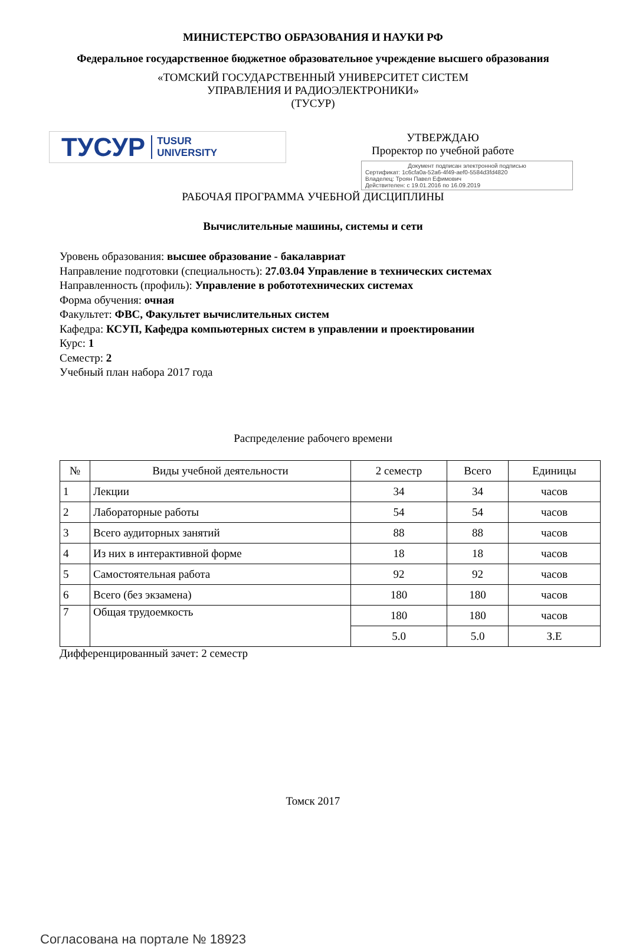МИНИСТЕРСТВО ОБРАЗОВАНИЯ И НАУКИ РФ
Федеральное государственное бюджетное образовательное учреждение высшего образования
«ТОМСКИЙ ГОСУДАРСТВЕННЫЙ УНИВЕРСИТЕТ СИСТЕМ
УПРАВЛЕНИЯ И РАДИОЭЛЕКТРОНИКИ»
(ТУСУР)
ТУСУР TUSUR
UNIVERSITY
УТВЕРЖДАЮ
Проректор по учебной работе
Документ подписан электронной подписью
Сертификат: 1c6cfa0a-52a6-4f49-aef0-5584d3fd4820
Владелец: Троян Павел Ефимович
Действителен: с 19.01.2016 по 16.09.2019
РАБОЧАЯ ПРОГРАММА УЧЕБНОЙ ДИСЦИПЛИНЫ
Вычислительные машины, системы и сети
Уровень образования: высшее образование - бакалавриат
Направление подготовки (специальность): 27.03.04 Управление в технических системах
Направленность (профиль): Управление в робототехнических системах
Форма обучения: очная
Факультет: ФВС, Факультет вычислительных систем
Кафедра: КСУП, Кафедра компьютерных систем в управлении и проектировании
Курс: 1
Семестр: 2
Учебный план набора 2017 года
Распределение рабочего времени
| № | Виды учебной деятельности | 2 семестр | Всего | Единицы |
| --- | --- | --- | --- | --- |
| 1 | Лекции | 34 | 34 | часов |
| 2 | Лабораторные работы | 54 | 54 | часов |
| 3 | Всего аудиторных занятий | 88 | 88 | часов |
| 4 | Из них в интерактивной форме | 18 | 18 | часов |
| 5 | Самостоятельная работа | 92 | 92 | часов |
| 6 | Всего (без экзамена) | 180 | 180 | часов |
| 7 | Общая трудоемкость | 180 | 180 | часов |
| | | 5.0 | 5.0 | З.Е |
Дифференцированный зачет: 2 семестр
Томск 2017
Согласована на портале № 18923